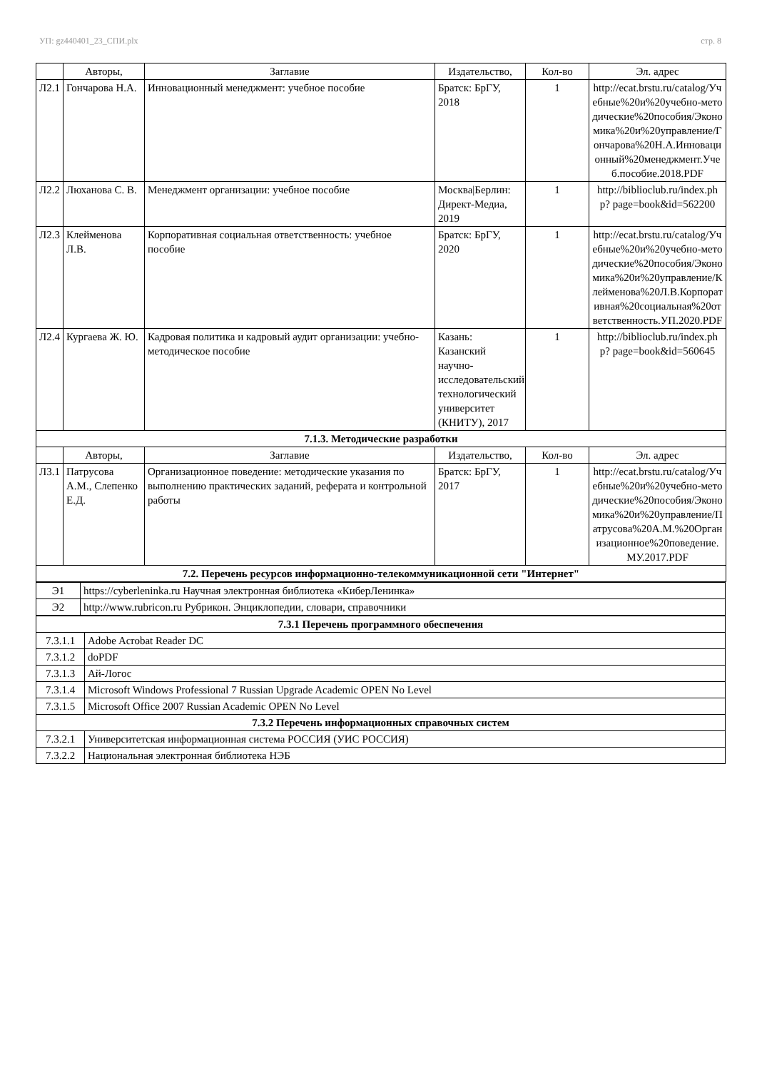УП: gz440401_23_СПИ.plx стр. 8
| | Авторы, | Заглавие | Издательство, | Кол-во | Эл. адрес |
| --- | --- | --- | --- | --- | --- |
| Л2.1 | Гончарова Н.А. | Инновационный менеджмент: учебное пособие | Братск: БрГУ, 2018 | 1 | http://ecat.brstu.ru/catalog/Учебные%20и%20учебно-методические%20пособия/Экономика%20и%20управление/Гончарова%20Н.А.Инновационный%20менеджмент.Учеб.пособие.2018.PDF |
| Л2.2 | Люханова С. В. | Менеджмент организации: учебное пособие | Москва/Берлин: Директ-Медиа, 2019 | 1 | http://biblioclub.ru/index.php? page=book&id=562200 |
| Л2.3 | Клейменова Л.В. | Корпоративная социальная ответственность: учебное пособие | Братск: БрГУ, 2020 | 1 | http://ecat.brstu.ru/catalog/Учебные%20и%20учебно-методические%20пособия/Экономика%20и%20управление/Клейменова%20Л.В.Корпоративная%20социальная%20ответственность.УП.2020.PDF |
| Л2.4 | Кургаева Ж. Ю. | Кадровая политика и кадровый аудит организации: учебно-методическое пособие | Казань: Казанский научно-исследовательский технологический университет (КНИТУ), 2017 | 1 | http://biblioclub.ru/index.php? page=book&id=560645 |
| 7.1.3. Методические разработки | | | | | |
| | Авторы, | Заглавие | Издательство, | Кол-во | Эл. адрес |
| Л3.1 | Патрусова А.М., Слепенко Е.Д. | Организационное поведение: методические указания по выполнению практических заданий, реферата и контрольной работы | Братск: БрГУ, 2017 | 1 | http://ecat.brstu.ru/catalog/Учебные%20и%20учебно-методические%20пособия/Экономика%20и%20управление/Патрусова%20А.М.%20Организационное%20поведение.МУ.2017.PDF |
| 7.2. Перечень ресурсов информационно-телекоммуникационной сети "Интернет" | | | | | |
| Э1 | https://cyberleninka.ru Научная электронная библиотека «КиберЛенинка» |
| Э2 | http://www.rubricon.ru Рубрикон. Энциклопедии, словари, справочники |
| 7.3.1 Перечень программного обеспечения | |
| 7.3.1.1 | Adobe Acrobat Reader DC |
| 7.3.1.2 | doPDF |
| 7.3.1.3 | Ай-Логос |
| 7.3.1.4 | Microsoft Windows Professional 7 Russian Upgrade Academic OPEN No Level |
| 7.3.1.5 | Microsoft Office 2007 Russian Academic OPEN No Level |
| 7.3.2 Перечень информационных справочных систем | |
| 7.3.2.1 | Университетская информационная система РОССИЯ (УИС РОССИЯ) |
| 7.3.2.2 | Национальная электронная библиотека НЭБ |